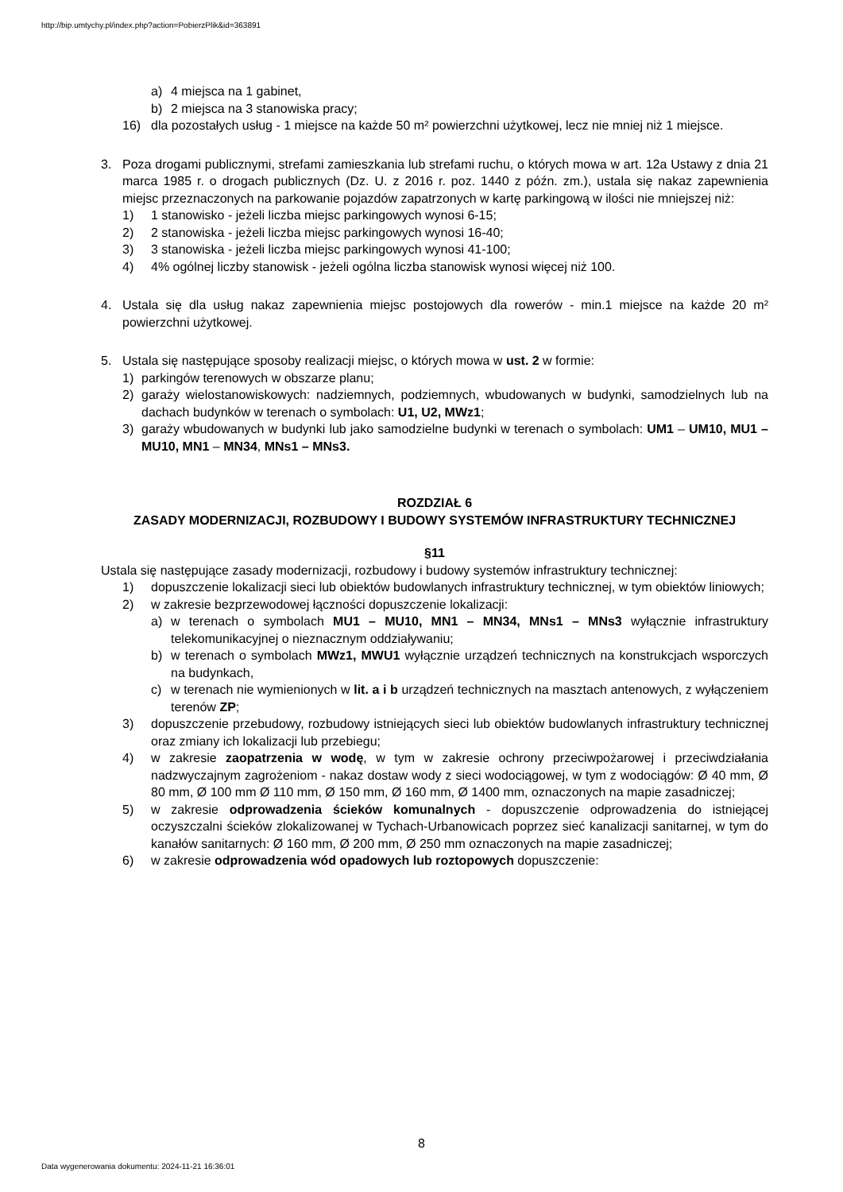http://bip.umtychy.pl/index.php?action=PobierzPlik&id=363891
a) 4 miejsca na 1 gabinet,
b) 2 miejsca na 3 stanowiska pracy;
16) dla pozostałych usług - 1 miejsce na każde 50 m² powierzchni użytkowej, lecz nie mniej niż 1 miejsce.
3. Poza drogami publicznymi, strefami zamieszkania lub strefami ruchu, o których mowa w art. 12a Ustawy z dnia 21 marca 1985 r. o drogach publicznych (Dz. U. z 2016 r. poz. 1440 z późn. zm.), ustala się nakaz zapewnienia miejsc przeznaczonych na parkowanie pojazdów zapatrzonych w kartę parkingową w ilości nie mniejszej niż:
1) 1 stanowisko - jeżeli liczba miejsc parkingowych wynosi 6-15;
2) 2 stanowiska - jeżeli liczba miejsc parkingowych wynosi 16-40;
3) 3 stanowiska - jeżeli liczba miejsc parkingowych wynosi 41-100;
4) 4% ogólnej liczby stanowisk - jeżeli ogólna liczba stanowisk wynosi więcej niż 100.
4. Ustala się dla usług nakaz zapewnienia miejsc postojowych dla rowerów - min.1 miejsce na każde 20 m² powierzchni użytkowej.
5. Ustala się następujące sposoby realizacji miejsc, o których mowa w ust. 2 w formie:
1) parkingów terenowych w obszarze planu;
2) garaży wielostanowiskowych: nadziemnych, podziemnych, wbudowanych w budynki, samodzielnych lub na dachach budynków w terenach o symbolach: U1, U2, MWz1;
3) garaży wbudowanych w budynki lub jako samodzielne budynki w terenach o symbolach: UM1 – UM10, MU1 – MU10, MN1 – MN34, MNs1 – MNs3.
ROZDZIAŁ 6
ZASADY MODERNIZACJI, ROZBUDOWY I BUDOWY SYSTEMÓW INFRASTRUKTURY TECHNICZNEJ
§11
Ustala się następujące zasady modernizacji, rozbudowy i budowy systemów infrastruktury technicznej:
1) dopuszczenie lokalizacji sieci lub obiektów budowlanych infrastruktury technicznej, w tym obiektów liniowych;
2) w zakresie bezprzewodowej łączności dopuszczenie lokalizacji:
a) w terenach o symbolach MU1 – MU10, MN1 – MN34, MNs1 – MNs3 wyłącznie infrastruktury telekomunikacyjnej o nieznacznym oddziaływaniu;
b) w terenach o symbolach MWz1, MWU1 wyłącznie urządzeń technicznych na konstrukcjach wsporczych na budynkach,
c) w terenach nie wymienionych w lit. a i b urządzeń technicznych na masztach antenowych, z wyłączeniem terenów ZP;
3) dopuszczenie przebudowy, rozbudowy istniejących sieci lub obiektów budowlanych infrastruktury technicznej oraz zmiany ich lokalizacji lub przebiegu;
4) w zakresie zaopatrzenia w wodę, w tym w zakresie ochrony przeciwpożarowej i przeciwdziałania nadzwyczajnym zagrożeniom - nakaz dostaw wody z sieci wodociągowej, w tym z wodociągów: Ø 40 mm, Ø 80 mm, Ø 100 mm Ø 110 mm, Ø 150 mm, Ø 160 mm, Ø 1400 mm, oznaczonych na mapie zasadniczej;
5) w zakresie odprowadzenia ścieków komunalnych - dopuszczenie odprowadzenia do istniejącej oczyszczalni ścieków zlokalizowanej w Tychach-Urbanowicach poprzez sieć kanalizacji sanitarnej, w tym do kanałów sanitarnych: Ø 160 mm, Ø 200 mm, Ø 250 mm oznaczonych na mapie zasadniczej;
6) w zakresie odprowadzenia wód opadowych lub roztopowych dopuszczenie:
8
Data wygenerowania dokumentu: 2024-11-21 16:36:01